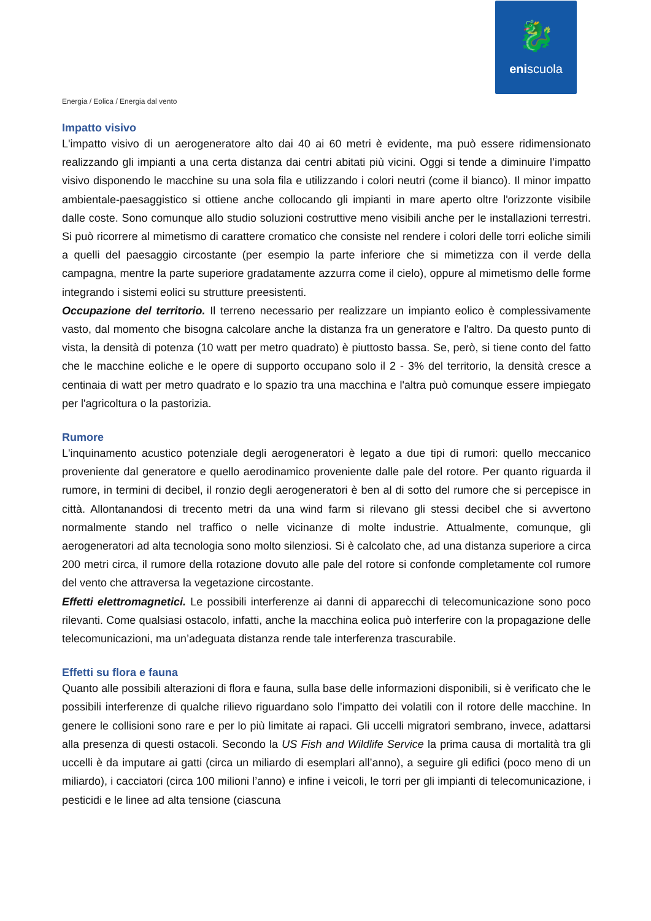🐉
eniscuola
Energia / Eolica / Energia dal vento
Impatto visivo
L'impatto visivo di un aerogeneratore alto dai 40 ai 60 metri è evidente, ma può essere ridimensionato realizzando gli impianti a una certa distanza dai centri abitati più vicini. Oggi si tende a diminuire l’impatto visivo disponendo le macchine su una sola fila e utilizzando i colori neutri (come il bianco). Il minor impatto ambientale-paesaggistico si ottiene anche collocando gli impianti in mare aperto oltre l'orizzonte visibile dalle coste. Sono comunque allo studio soluzioni costruttive meno visibili anche per le installazioni terrestri. Si può ricorrere al mimetismo di carattere cromatico che consiste nel rendere i colori delle torri eoliche simili a quelli del paesaggio circostante (per esempio la parte inferiore che si mimetizza con il verde della campagna, mentre la parte superiore gradatamente azzurra come il cielo), oppure al mimetismo delle forme integrando i sistemi eolici su strutture preesistenti.
Occupazione del territorio. Il terreno necessario per realizzare un impianto eolico è complessivamente vasto, dal momento che bisogna calcolare anche la distanza fra un generatore e l'altro. Da questo punto di vista, la densità di potenza (10 watt per metro quadrato) è piuttosto bassa. Se, però, si tiene conto del fatto che le macchine eoliche e le opere di supporto occupano solo il 2 - 3% del territorio, la densità cresce a centinaia di watt per metro quadrato e lo spazio tra una macchina e l'altra può comunque essere impiegato per l'agricoltura o la pastorizia.
Rumore
L'inquinamento acustico potenziale degli aerogeneratori è legato a due tipi di rumori: quello meccanico proveniente dal generatore e quello aerodinamico proveniente dalle pale del rotore. Per quanto riguarda il rumore, in termini di decibel, il ronzio degli aerogeneratori è ben al di sotto del rumore che si percepisce in città. Allontanandosi di trecento metri da una wind farm si rilevano gli stessi decibel che si avvertono normalmente stando nel traffico o nelle vicinanze di molte industrie. Attualmente, comunque, gli aerogeneratori ad alta tecnologia sono molto silenziosi. Si è calcolato che, ad una distanza superiore a circa 200 metri circa, il rumore della rotazione dovuto alle pale del rotore si confonde completamente col rumore del vento che attraversa la vegetazione circostante.
Effetti elettromagnetici. Le possibili interferenze ai danni di apparecchi di telecomunicazione sono poco rilevanti. Come qualsiasi ostacolo, infatti, anche la macchina eolica può interferire con la propagazione delle telecomunicazioni, ma un’adeguata distanza rende tale interferenza trascurabile.
Effetti su flora e fauna
Quanto alle possibili alterazioni di flora e fauna, sulla base delle informazioni disponibili, si è verificato che le possibili interferenze di qualche rilievo riguardano solo l’impatto dei volatili con il rotore delle macchine. In genere le collisioni sono rare e per lo più limitate ai rapaci. Gli uccelli migratori sembrano, invece, adattarsi alla presenza di questi ostacoli. Secondo la US Fish and Wildlife Service la prima causa di mortalità tra gli uccelli è da imputare ai gatti (circa un miliardo di esemplari all’anno), a seguire gli edifici (poco meno di un miliardo), i cacciatori (circa 100 milioni l’anno) e infine i veicoli, le torri per gli impianti di telecomunicazione, i pesticidi e le linee ad alta tensione (ciascuna